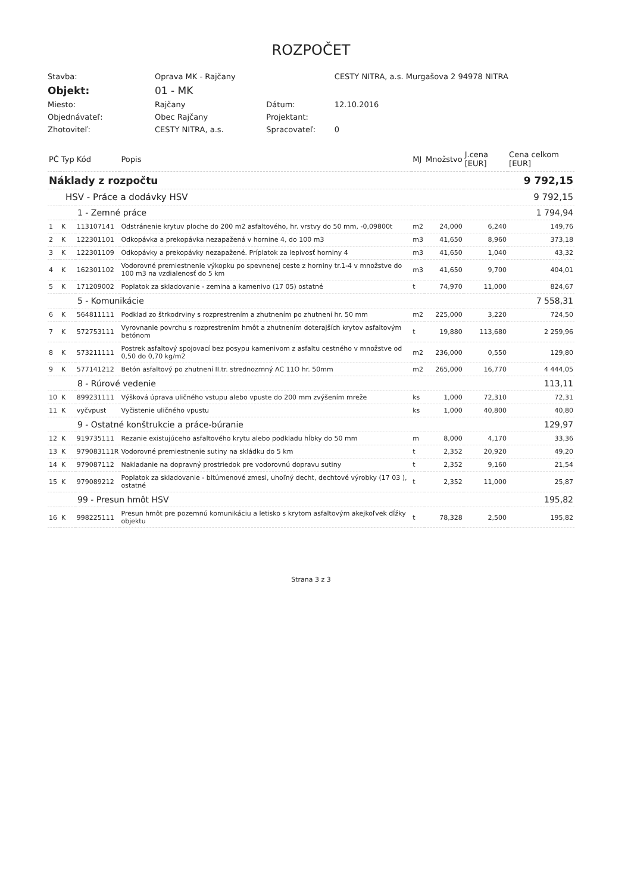ROZPOČET
| Stavba: | Oprava MK - Rajčany | | CESTY NITRA, a.s. Murgašova 2 94978 NITRA |
| Objekt: | 01 - MK | | |
| Miesto: | Rajčany | Dátum: | 12.10.2016 |
| Objednávateľ: | Obec Rajčany | Projektant: | |
| Zhotoviteľ: | CESTY NITRA, a.s. | Spracovateľ: | 0 |
| PČ | Typ | Kód | Popis | MJ | Množstvo | J.cena [EUR] | Cena celkom [EUR] |
| --- | --- | --- | --- | --- | --- | --- | --- |
| Náklady z rozpočtu | | | | | | | 9 792,15 |
| HSV - Práce a dodávky HSV | | | | | | | 9 792,15 |
| 1 - Zemné práce | | | | | | | 1 794,94 |
| 1 | K | 113107141 | Odstránenie krytuv ploche do 200 m2 asfaltového, hr. vrstvy do 50 mm, -0,09800t | m2 | 24,000 | 6,240 | 149,76 |
| 2 | K | 122301101 | Odkopávka a prekopávka nezapažená v hornine 4, do 100 m3 | m3 | 41,650 | 8,960 | 373,18 |
| 3 | K | 122301109 | Odkopávky a prekopávky nezapažené. Príplatok za lepivosť horniny 4 | m3 | 41,650 | 1,040 | 43,32 |
| 4 | K | 162301102 | Vodorovné premiestnenie výkopku po spevnenej ceste z horniny tr.1-4 v množstve do 100 m3 na vzdialenosť do 5 km | m3 | 41,650 | 9,700 | 404,01 |
| 5 | K | 171209002 | Poplatok za skladovanie - zemina a kamenivo (17 05) ostatné | t | 74,970 | 11,000 | 824,67 |
| 5 - Komunikácie | | | | | | | 7 558,31 |
| 6 | K | 564811111 | Podklad zo štrkodrviny s rozprestrením a zhutnením po zhutnení hr. 50 mm | m2 | 225,000 | 3,220 | 724,50 |
| 7 | K | 572753111 | Vyrovnanie povrchu s rozprestrením hmôt a zhutnením doterajších krytov asfaltovým betónom | t | 19,880 | 113,680 | 2 259,96 |
| 8 | K | 573211111 | Postrek asfaltový spojovací bez posypu kamenivom z asfaltu cestného v množstve od 0,50 do 0,70 kg/m2 | m2 | 236,000 | 0,550 | 129,80 |
| 9 | K | 577141212 | Betón asfaltový po zhutnení II.tr. strednozrnný AC 11O hr. 50mm | m2 | 265,000 | 16,770 | 4 444,05 |
| 8 - Rúrové vedenie | | | | | | | 113,11 |
| 10 | K | 899231111 | Výšková úprava uličného vstupu alebo vpuste do 200 mm zvýšením mreže | ks | 1,000 | 72,310 | 72,31 |
| 11 | K | vyčvpust | Vyčistenie uličného vpustu | ks | 1,000 | 40,800 | 40,80 |
| 9 - Ostatné konštrukcie a práce-búranie | | | | | | | 129,97 |
| 12 | K | 919735111 | Rezanie existujúceho asfaltového krytu alebo podkladu hĺbky do 50 mm | m | 8,000 | 4,170 | 33,36 |
| 13 | K | 979083111R | Vodorovné premiestnenie sutiny na skládku do 5 km | t | 2,352 | 20,920 | 49,20 |
| 14 | K | 979087112 | Nakladanie na dopravný prostriedok pre vodorovnú dopravu sutiny | t | 2,352 | 9,160 | 21,54 |
| 15 | K | 979089212 | Poplatok za skladovanie - bitúmenové zmesi, uhoľný decht, dechtové výrobky (17 03 ), ostatné | t | 2,352 | 11,000 | 25,87 |
| 99 - Presun hmôt HSV | | | | | | | 195,82 |
| 16 | K | 998225111 | Presun hmôt pre pozemnú komunikáciu a letisko s krytom asfaltovým akejkoľvek dĺžky objektu | t | 78,328 | 2,500 | 195,82 |
Strana 3 z 3